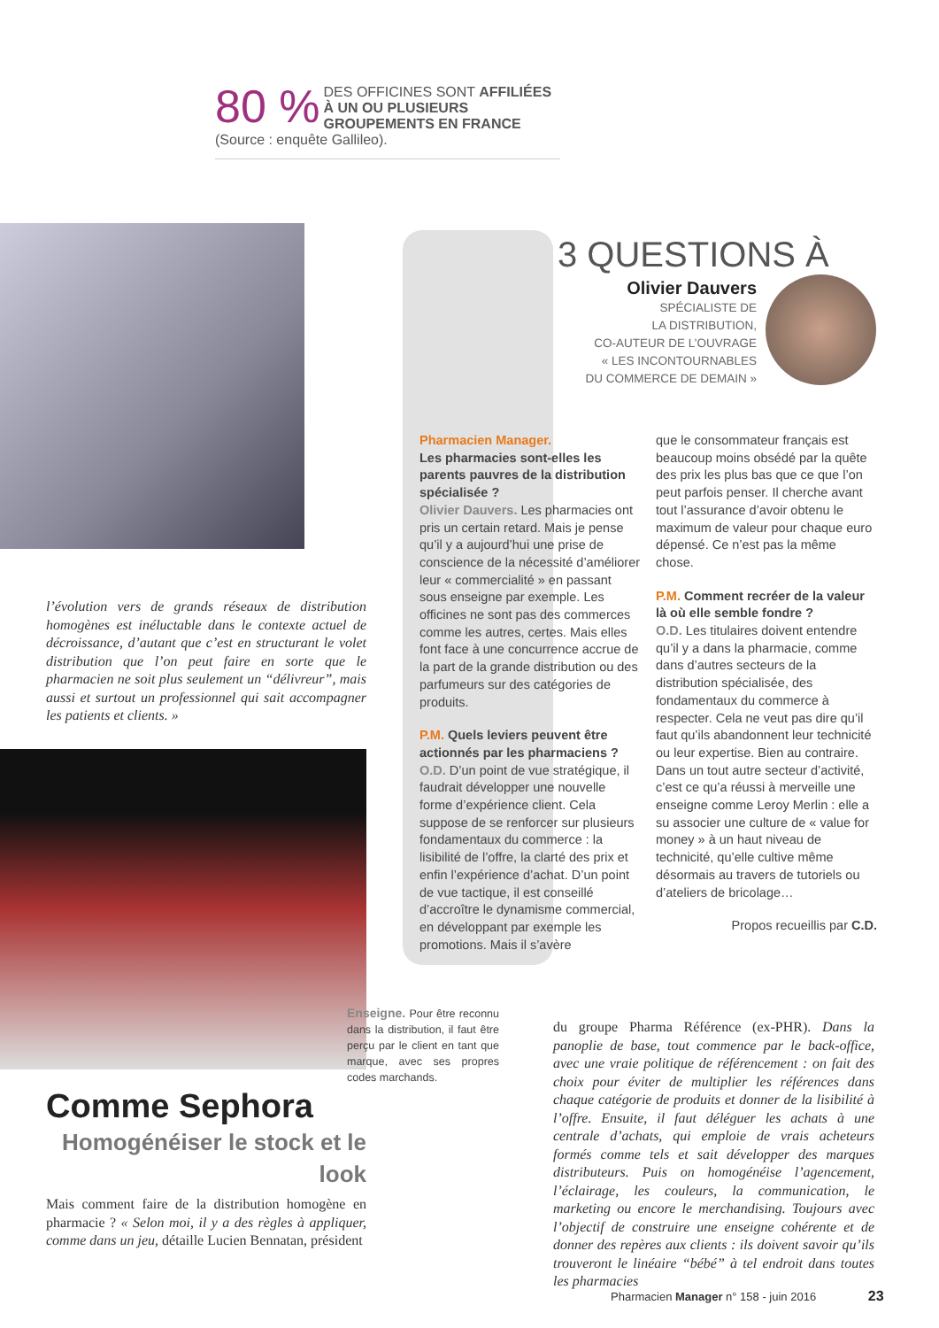80 % DES OFFICINES SONT AFFILIÉES À UN OU PLUSIEURS GROUPEMENTS EN FRANCE (Source : enquête Gallileo).
3 QUESTIONS À
Olivier Dauvers
SPÉCIALISTE DE
LA DISTRIBUTION,
CO-AUTEUR DE L’OUVRAGE
« LES INCONTOURNABLES
DU COMMERCE DE DEMAIN »
Pharmacien Manager.
Les pharmacies sont-elles les parents pauvres de la distribution spécialisée ?
Olivier Dauvers. Les pharmacies ont pris un certain retard. Mais je pense qu’il y a aujourd’hui une prise de conscience de la nécessité d’améliorer leur « commercialité » en passant sous enseigne par exemple. Les officines ne sont pas des commerces comme les autres, certes. Mais elles font face à une concurrence accrue de la part de la grande distribution ou des parfumeurs sur des catégories de produits.
P.M. Quels leviers peuvent être actionnés par les pharmaciens ?
O.D. D’un point de vue stratégique, il faudrait développer une nouvelle forme d’expérience client. Cela suppose de se renforcer sur plusieurs fondamentaux du commerce : la lisibilité de l’offre, la clarté des prix et enfin l’expérience d’achat. D’un point de vue tactique, il est conseillé d’accroître le dynamisme commercial, en développant par exemple les promotions. Mais il s’avère
que le consommateur français est beaucoup moins obsédé par la quête des prix les plus bas que ce que l’on peut parfois penser. Il cherche avant tout l’assurance d’avoir obtenu le maximum de valeur pour chaque euro dépensé. Ce n’est pas la même chose.
P.M. Comment recréer de la valeur là où elle semble fondre ?
O.D. Les titulaires doivent entendre qu’il y a dans la pharmacie, comme dans d’autres secteurs de la distribution spécialisée, des fondamentaux du commerce à respecter. Cela ne veut pas dire qu’il faut qu’ils abandonnent leur technicité ou leur expertise. Bien au contraire. Dans un tout autre secteur d’activité, c’est ce qu’a réussi à merveille une enseigne comme Leroy Merlin : elle a su associer une culture de « value for money » à un haut niveau de technicité, qu’elle cultive même désormais au travers de tutoriels ou d’ateliers de bricolage…
Propos recueillis par C.D.
l’évolution vers de grands réseaux de distribution homogènes est inéluctable dans le contexte actuel de décroissance, d’autant que c’est en structurant le volet distribution que l’on peut faire en sorte que le pharmacien ne soit plus seulement un “délivreur”, mais aussi et surtout un professionnel qui sait accompagner les patients et clients. »
Enseigne. Pour être reconnu dans la distribution, il faut être perçu par le client en tant que marque, avec ses propres codes marchands.
Comme Sephora
Homogénéiser le stock et le look
Mais comment faire de la distribution homogène en pharmacie ? « Selon moi, il y a des règles à appliquer, comme dans un jeu, détaille Lucien Bennatan, président
du groupe Pharma Référence (ex-PHR). Dans la panoplie de base, tout commence par le back-office, avec une vraie politique de référencement : on fait des choix pour éviter de multiplier les références dans chaque catégorie de produits et donner de la lisibilité à l’offre. Ensuite, il faut déléguer les achats à une centrale d’achats, qui emploie de vrais acheteurs formés comme tels et sait développer des marques distributeurs. Puis on homogénéise l’agencement, l’éclairage, les couleurs, la communication, le marketing ou encore le merchandising. Toujours avec l’objectif de construire une enseigne cohérente et de donner des repères aux clients : ils doivent savoir qu’ils trouveront le linéaire “bébé” à tel endroit dans toutes les pharmacies
Pharmacien Manager n° 158 - juin 2016 23